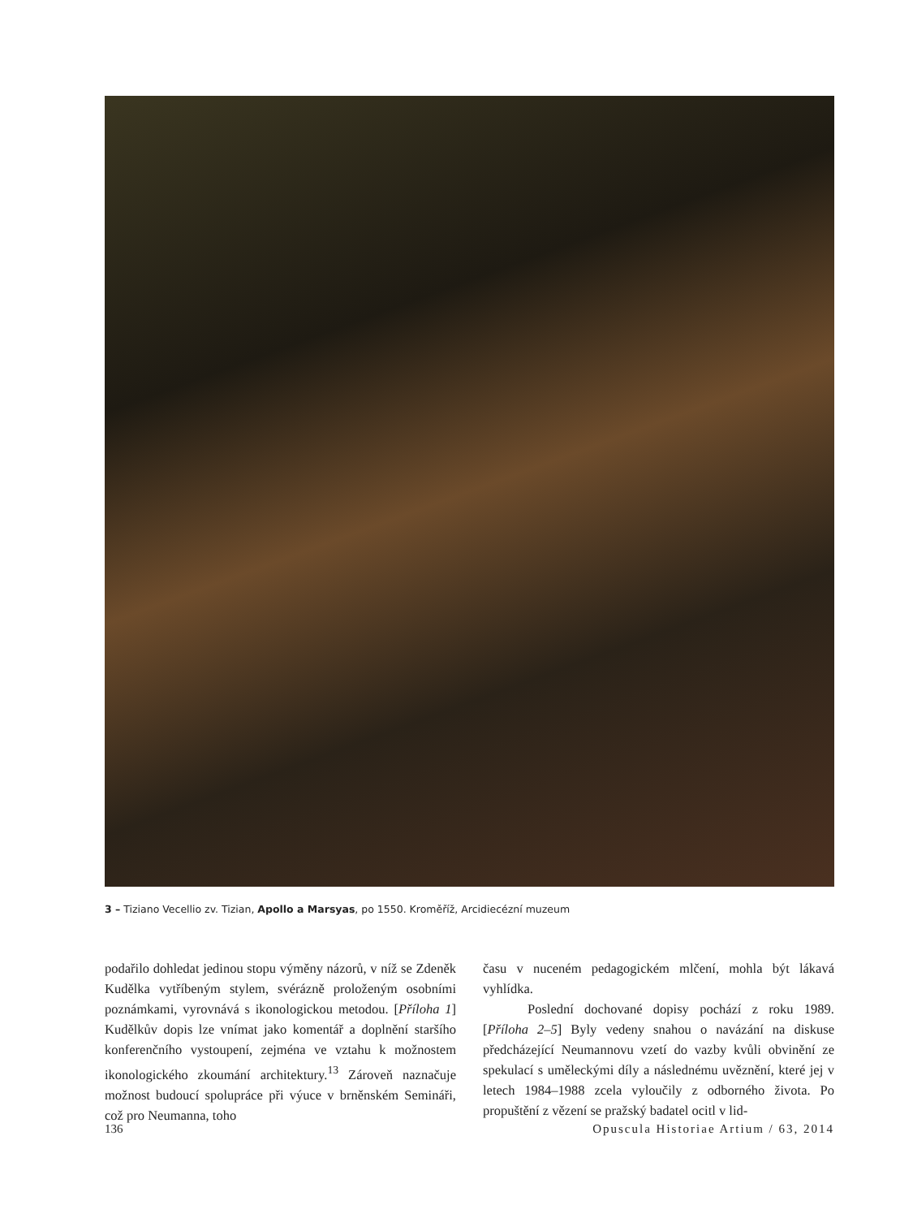3 – Tiziano Vecellio zv. Tizian, Apollo a Marsyas, po 1550. Kroměříž, Arcidiecézní muzeum
podařilo dohledat jedinou stopu výměny názorů, v níž se Zdeněk Kudělka vytříbeným stylem, svérázně proloženým osobními poznámkami, vyrovnává s ikonologickou metodou. [Příloha 1] Kudělkův dopis lze vnímat jako komentář a doplnění staršího konferenčního vystoupení, zejména ve vztahu k možnostem ikonologického zkoumání architektury.<sup>13</sup> Zároveň naznačuje možnost budoucí spolupráce při výuce v brněnském Semináři, což pro Neumanna, toho
času v nuceném pedagogickém mlčení, mohla být lákavá vyhlídka.
Poslední dochované dopisy pochází z roku 1989. [Příloha 2–5] Byly vedeny snahou o navázání na diskuse předcházející Neumannovu vzetí do vazby kvůli obvinění ze spekulací s uměleckými díly a následnému uvěznění, které jej v letech 1984–1988 zcela vyloučily z odborného života. Po propuštění z vězení se pražský badatel ocitl v lid-
136 Opuscula Historiae Artium / 63, 2014